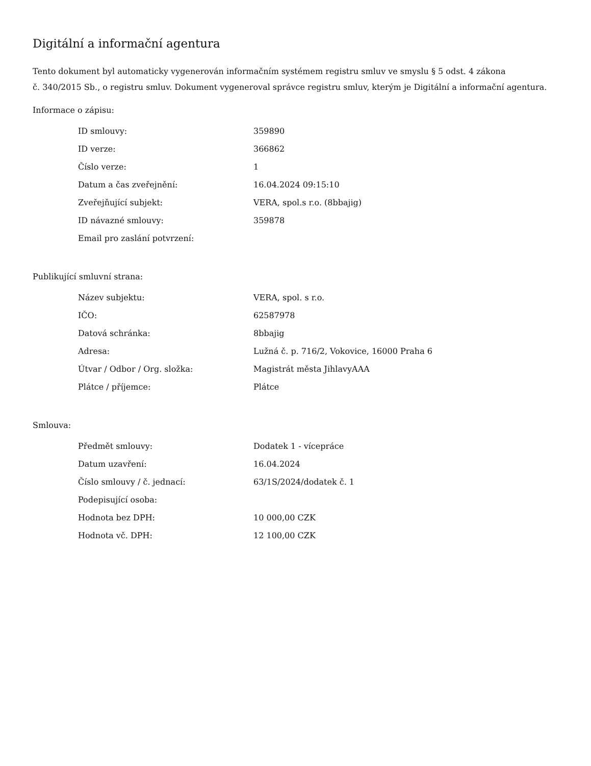Digitální a informační agentura
Tento dokument byl automaticky vygenerován informačním systémem registru smluv ve smyslu § 5 odst. 4 zákona
č. 340/2015 Sb., o registru smluv. Dokument vygeneroval správce registru smluv, kterým je Digitální a informační agentura.
Informace o zápisu:
| ID smlouvy: | 359890 |
| ID verze: | 366862 |
| Číslo verze: | 1 |
| Datum a čas zveřejnění: | 16.04.2024 09:15:10 |
| Zveřejňující subjekt: | VERA, spol.s r.o. (8bbajig) |
| ID návazné smlouvy: | 359878 |
| Email pro zaslání potvrzení: | |
Publikující smluvní strana:
| Název subjektu: | VERA, spol. s r.o. |
| IČO: | 62587978 |
| Datová schránka: | 8bbajig |
| Adresa: | Lužná č. p. 716/2, Vokovice, 16000 Praha 6 |
| Útvar / Odbor / Org. složka: | Magistrát města JihlavyAAA |
| Plátce / příjemce: | Plátce |
Smlouva:
| Předmět smlouvy: | Dodatek 1 - vícepráce |
| Datum uzavření: | 16.04.2024 |
| Číslo smlouvy / č. jednací: | 63/1S/2024/dodatek č. 1 |
| Podepisující osoba: | |
| Hodnota bez DPH: | 10 000,00 CZK |
| Hodnota vč. DPH: | 12 100,00 CZK |